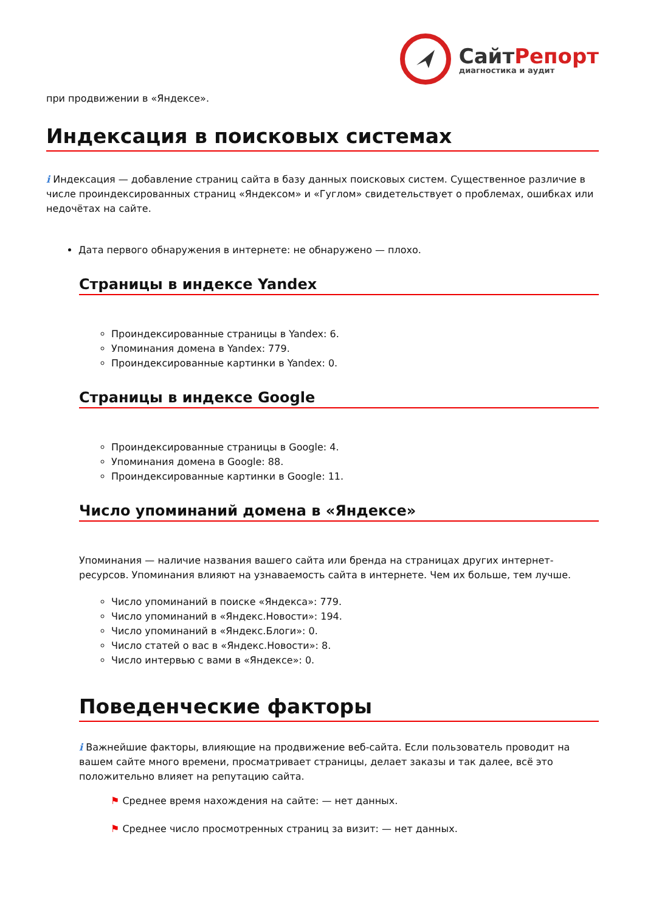СайтРепорт
диагностика и аудит
при продвижении в «Яндексе».
Индексация в поисковых системах
i Индексация — добавление страниц сайта в базу данных поисковых систем. Существенное различие в числе проиндексированных страниц «Яндексом» и «Гуглом» свидетельствует о проблемах, ошибках или недочётах на сайте.
Дата первого обнаружения в интернете: не обнаружено — плохо.
Страницы в индексе Yandex
Проиндексированные страницы в Yandex: 6.
Упоминания домена в Yandex: 779.
Проиндексированные картинки в Yandex: 0.
Страницы в индексе Google
Проиндексированные страницы в Google: 4.
Упоминания домена в Google: 88.
Проиндексированные картинки в Google: 11.
Число упоминаний домена в «Яндексе»
Упоминания — наличие названия вашего сайта или бренда на страницах других интернет-ресурсов. Упоминания влияют на узнаваемость сайта в интернете. Чем их больше, тем лучше.
Число упоминаний в поиске «Яндекса»: 779.
Число упоминаний в «Яндекс.Новости»: 194.
Число упоминаний в «Яндекс.Блоги»: 0.
Число статей о вас в «Яндекс.Новости»: 8.
Число интервью с вами в «Яндексе»: 0.
Поведенческие факторы
i Важнейшие факторы, влияющие на продвижение веб-сайта. Если пользователь проводит на вашем сайте много времени, просматривает страницы, делает заказы и так далее, всё это положительно влияет на репутацию сайта.
⚑ Среднее время нахождения на сайте: — нет данных.
⚑ Среднее число просмотренных страниц за визит: — нет данных.